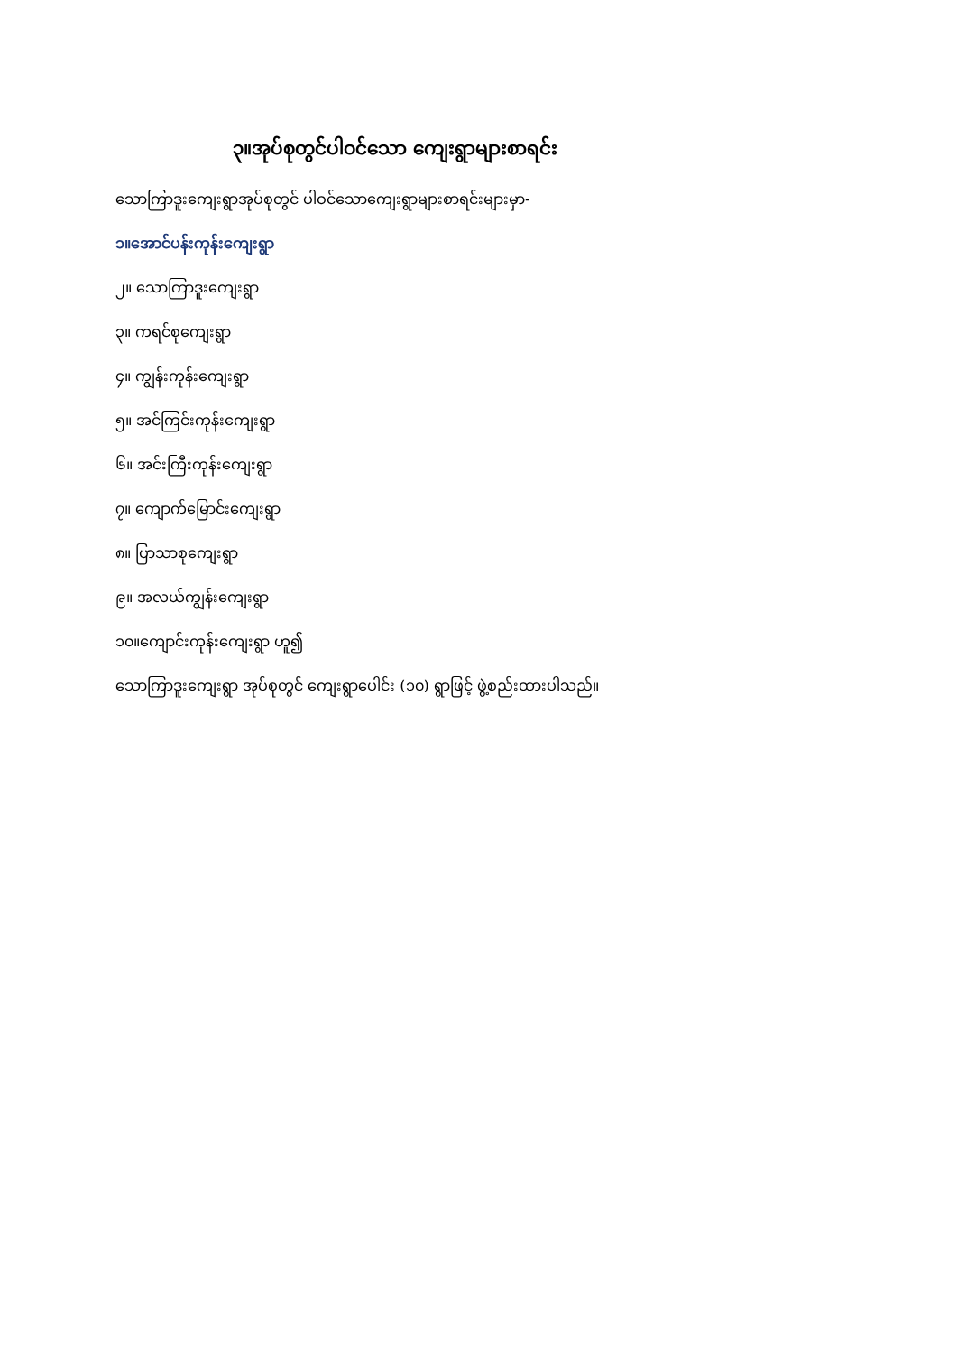၃။အုပ်စုတွင်ပါဝင်သော ကျေးရွာများစာရင်း
သောကြာဒူးကျေးရွာအုပ်စုတွင် ပါဝင်သောကျေးရွာများစာရင်းများမှာ-
၁။အောင်ပန်းကုန်းကျေးရွာ
၂။ သောကြာဒူးကျေးရွာ
၃။ ကရင်စုကျေးရွာ
၄။ ကျွန်းကုန်းကျေးရွာ
၅။ အင်ကြင်းကုန်းကျေးရွာ
၆။ အင်းကြီးကုန်းကျေးရွာ
၇။ ကျောက်မြောင်းကျေးရွာ
၈။ ပြာသာစုကျေးရွာ
၉။ အလယ်ကျွန်းကျေးရွာ
၁၀။ကျောင်းကုန်းကျေးရွာ ဟူ၍
သောကြာဒူးကျေးရွာ အုပ်စုတွင် ကျေးရွာပေါင်း (၁၀) ရွာဖြင့် ဖွဲ့စည်းထားပါသည်။